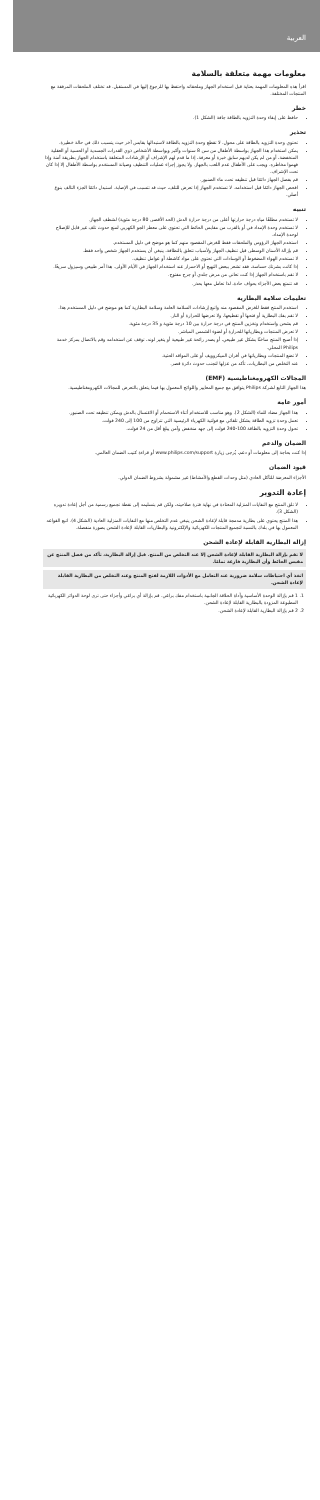العربية
معلومات مهمة متعلقة بالسلامة
اقرأ هذه المعلومات المهمة بعناية قبل استخدام الجهاز وملحقاته واحتفظ بها للرجوع إليها في المستقبل. قد تختلف الملحقات المرفقة مع المنتجات المختلفة.
خطر
حافظ على إبقاء وحدة التزويد بالطاقة جافة (الشكل 1).
تحذير
تحتوي وحدة التزويد بالطاقة على محول. لا تقطع وحدة التزويد بالطاقة لاستبدالها بقابس آخر حيث يتسبب ذلك في حالة خطيرة.
يمكن استخدام هذا الجهاز بواسطة الأطفال من سن 8 سنوات وأكبر وبواسطة الأشخاص ذوي القدرات الجسدية أو الحسية أو العقلية المنخفضة، أو من لم يكن لديهم سابق خبرة أو معرفة، إذا ما قدم لهم الإشراف أو الإرشادات المتعلقة باستخدام الجهاز بطريقة آمنة وإذا فهموا مخاطره. ويجب على الأطفال عدم اللعب بالجهاز. ولا يجوز إجراء عمليات التنظيف وصيانة المستخدم بواسطة الأطفال إلا إذا كان تحت الإشراف.
قم بفصل الجهاز دائمًا قبل تنظيفه تحت ماء الصنبور.
افحص الجهاز دائمًا قبل استخدامه. لا تستخدم الجهاز إذا تعرض للتلف، حيث قد تتسبب في الإصابة. استبدل دائمًا الجزء التالف بنوع أصلي.
تنبيه
لا تستخدم مطلقًا مياه درجة حرارتها أعلى من درجة حرارة الدش (الحد الأقصى 80 درجة مئوية) لشطف الجهاز.
لا تستخدم وحدة الإمداد في أو بالقرب من مقابس الحائط التي تحتوي على معطر الجو الكهربي لمنع حدوث تلف غير قابل للإصلاح لوحدة الإمداد.
استخدم الجهاز الرؤوس والملحقات فقط للغرض المقصود منهم كما هو موضح في دليل المستخدم.
قم بإزالة الأسنان الوسطى قبل تنظيف الجهاز ولأسباب تتعلق بالنظافة، ينبغي أن يستخدم الجهاز شخص واحد فقط.
لا تستخدم الهواء المضغوط أو الوسادات التي تحتوي على مواد كاشطة أو عوامل تنظيف.
إذا كانت بشرتك حساسة، فقد تشعر ببعض التهيج أو الاحمرار عند استخدام الجهاز في الأيام الأولى. هذا أمر طبيعي وسيزول سريعًا.
لا تقم باستخدام الجهاز إذا كنت تعاني من مرض جلدي أو جرح مفتوح.
قد تتمتع بعض الأجزاء بحواف حادة، لذا تعامل معها بحذر.
تعليمات سلامة البطارية
استخدم المنتج فقط للغرض المقصود منه واتبع إرشادات السلامة العامة وسلامة البطارية كما هو موضح في دليل المستخدم هذا.
لا تقم بفك البطارية أو فتحها أو تقطيعها، ولا تعرضها للحرارة أو النار.
قم بشحن واستخدام وتخزين المنتج في درجة حرارة بين 10 درجة مئوية و 35 درجة مئوية.
لا تعرض المنتجات وبطارياتها للحرارة أو لضوء الشمس المباشر.
إذا أصبح المنتج ساخنًا بشكل غير طبيعي، أو يصدر رائحة غير طبيعية أو يتغير لونه، توقف عن استخدامه وقم بالاتصال بمركز خدمة Philips المحلي.
لا تضع المنتجات وبطارياتها في أفران الميكروويف أو على المواقد الحثية.
عند التخلص من البطاريات، تأكد من عزلها لتجنب حدوث دائرة قصر.
المجالات الكهرومغناطيسية (EMF)
هذا الجهاز التابع لشركة Philips يتوافق مع جميع المعايير واللوائح المعمول بها فيما يتعلق بالتعرض للمجالات الكهرومغناطيسية.
أمور عامة
هذا الجهاز مضاد للماء (الشكل 2). وهو مناسب للاستخدام أثناء الاستحمام أو الاغتسال بالدش ويمكن تنظيفه تحت الصنبور.
تعمل وحدة تزويد الطاقة بشكل تلقائي مع فولتية الكهرباء الرئيسية التي تتراوح من 100 إلى 240 فولت.
تحول وحدة التزويد بالطاقة 100-240 فولت إلى جهد منخفض وآمن يبلغ أقل من 24 فولت.
الضمان والدعم
إذا كنت بحاجة إلى معلومات أو دعم، يُرجى زيارة www.philips.com/support أو قراءة كتيب الضمان العالمي.
قيود الضمان
الأجزاء المعرضة للتآكل العادي (مثل وحدات القطع والأمشاط) غير مشمولة بشروط الضمان الدولي.
إعادة التدوير
لا تلق المنتج مع النفايات المنزلية المعتادة في نهاية فترة صلاحيته، ولكن قم بتسليمه إلى نقطة تجميع رسمية من أجل إعادة تدويره (الشكل 3).
هذا المنتج يحتوي على بطارية مدمجة قابلة لإعادة الشحن ينبغي عدم التخلص منها مع النفايات المنزلية العادية (الشكل 4). اتبع القواعد المعمول بها في بلدك بالنسبة لتجميع المنتجات الكهربائية والإلكترونية والبطاريات القابلة لإعادة الشحن بصورة منفصلة.
إزالة البطارية القابلة لإعادة الشحن
لا تقم بإزالة البطارية القابلة لإعادة الشحن إلا عند التخلص من المنتج. قبل إزالة البطارية، تأكد من فصل المنتج عن مقبس الحائط وأن البطارية فارغة تمامًا.
اتخذ أي احتياطات سلامة ضرورية عند التعامل مع الأدوات اللازمة لفتح المنتج وعند التخلص من البطارية القابلة لإعادة الشحن.
1. 1 قم بإزالة الوحدة الأساسية وأداة الحلاقة الجانبية باستخدام مفك براغي. قم بإزالة أي براغي وأجزاء حتى ترى لوحة الدوائر الكهربائية المطبوعة المزودة بالبطارية القابلة لإعادة الشحن.
2. 2 قم بإزالة البطارية القابلة لإعادة الشحن.